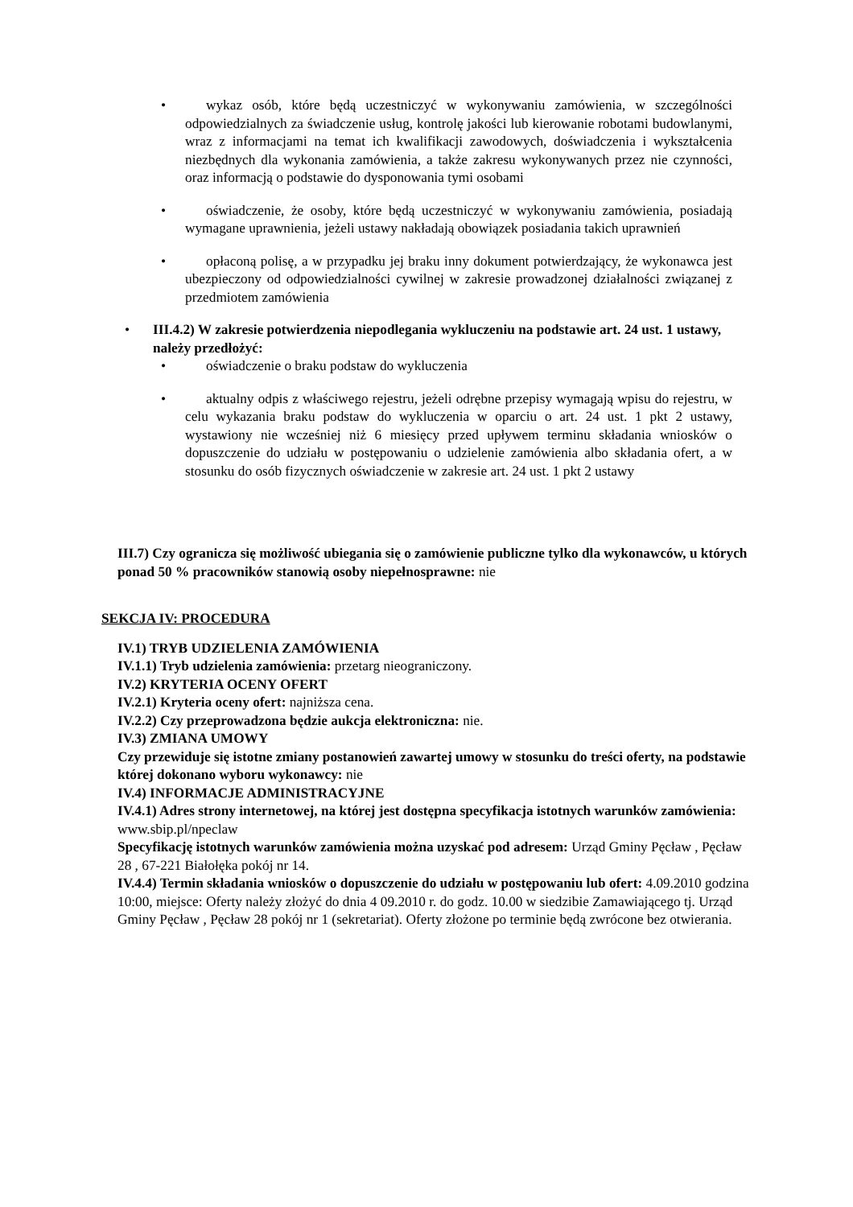•
wykaz osób, które będą uczestniczyć w wykonywaniu zamówienia, w szczególności odpowiedzialnych za świadczenie usług, kontrolę jakości lub kierowanie robotami budowlanymi, wraz z informacjami na temat ich kwalifikacji zawodowych, doświadczenia i wykształcenia niezbędnych dla wykonania zamówienia, a także zakresu wykonywanych przez nie czynności, oraz informacją o podstawie do dysponowania tymi osobami
•
oświadczenie, że osoby, które będą uczestniczyć w wykonywaniu zamówienia, posiadają wymagane uprawnienia, jeżeli ustawy nakładają obowiązek posiadania takich uprawnień
•
opłaconą polisę, a w przypadku jej braku inny dokument potwierdzający, że wykonawca jest ubezpieczony od odpowiedzialności cywilnej w zakresie prowadzonej działalności związanej z przedmiotem zamówienia
•
III.4.2) W zakresie potwierdzenia niepodlegania wykluczeniu na podstawie art. 24 ust. 1 ustawy, należy przedłożyć:
•
oświadczenie o braku podstaw do wykluczenia
•
aktualny odpis z właściwego rejestru, jeżeli odrębne przepisy wymagają wpisu do rejestru, w celu wykazania braku podstaw do wykluczenia w oparciu o art. 24 ust. 1 pkt 2 ustawy, wystawiony nie wcześniej niż 6 miesięcy przed upływem terminu składania wniosków o dopuszczenie do udziału w postępowaniu o udzielenie zamówienia albo składania ofert, a w stosunku do osób fizycznych oświadczenie w zakresie art. 24 ust. 1 pkt 2 ustawy
III.7) Czy ogranicza się możliwość ubiegania się o zamówienie publiczne tylko dla wykonawców, u których ponad 50 % pracowników stanowią osoby niepełnosprawne: nie
SEKCJA IV: PROCEDURA
IV.1) TRYB UDZIELENIA ZAMÓWIENIA
IV.1.1) Tryb udzielenia zamówienia: przetarg nieograniczony.
IV.2) KRYTERIA OCENY OFERT
IV.2.1) Kryteria oceny ofert: najniższa cena.
IV.2.2) Czy przeprowadzona będzie aukcja elektroniczna: nie.
IV.3) ZMIANA UMOWY
Czy przewiduje się istotne zmiany postanowień zawartej umowy w stosunku do treści oferty, na podstawie której dokonano wyboru wykonawcy: nie
IV.4) INFORMACJE ADMINISTRACYJNE
IV.4.1) Adres strony internetowej, na której jest dostępna specyfikacja istotnych warunków zamówienia: www.sbip.pl/npeclaw
Specyfikację istotnych warunków zamówienia można uzyskać pod adresem: Urząd Gminy Pęcław , Pęcław 28 , 67-221 Białołęka pokój nr 14.
IV.4.4) Termin składania wniosków o dopuszczenie do udziału w postępowaniu lub ofert: 4.09.2010 godzina 10:00, miejsce: Oferty należy złożyć do dnia 4 09.2010 r. do godz. 10.00 w siedzibie Zamawiającego tj. Urząd Gminy Pęcław , Pęcław 28 pokój nr 1 (sekretariat). Oferty złożone po terminie będą zwrócone bez otwierania.